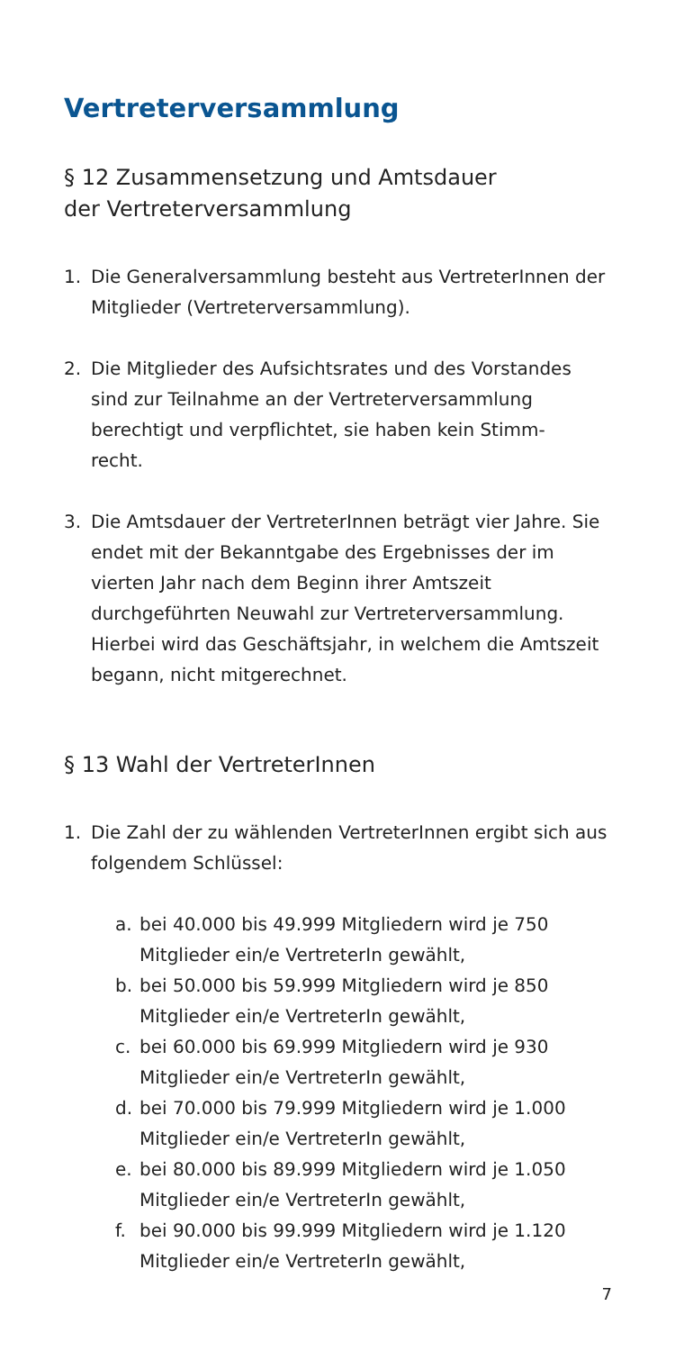Vertreterversammlung
§ 12 Zusammensetzung und Amtsdauer
der Vertreterversammlung
1. Die Generalversammlung besteht aus VertreterInnen der Mitglieder (Vertreterversammlung).
2. Die Mitglieder des Aufsichtsrates und des Vorstandes sind zur Teilnahme an der Vertreterversammlung berechtigt und verpflichtet, sie haben kein Stimm-
recht.
3. Die Amtsdauer der VertreterInnen beträgt vier Jahre. Sie endet mit der Bekanntgabe des Ergebnisses der im vierten Jahr nach dem Beginn ihrer Amtszeit durchgeführten Neuwahl zur Vertreterversammlung. Hierbei wird das Geschäftsjahr, in welchem die Amtszeit begann, nicht mitgerechnet.
§ 13 Wahl der VertreterInnen
1. Die Zahl der zu wählenden VertreterInnen ergibt sich aus folgendem Schlüssel:
a. bei 40.000 bis 49.999 Mitgliedern wird je 750 Mitglieder ein/e VertreterIn gewählt,
b. bei 50.000 bis 59.999 Mitgliedern wird je 850 Mitglieder ein/e VertreterIn gewählt,
c. bei 60.000 bis 69.999 Mitgliedern wird je 930 Mitglieder ein/e VertreterIn gewählt,
d. bei 70.000 bis 79.999 Mitgliedern wird je 1.000 Mitglieder ein/e VertreterIn gewählt,
e. bei 80.000 bis 89.999 Mitgliedern wird je 1.050 Mitglieder ein/e VertreterIn gewählt,
f. bei 90.000 bis 99.999 Mitgliedern wird je 1.120 Mitglieder ein/e VertreterIn gewählt,
7